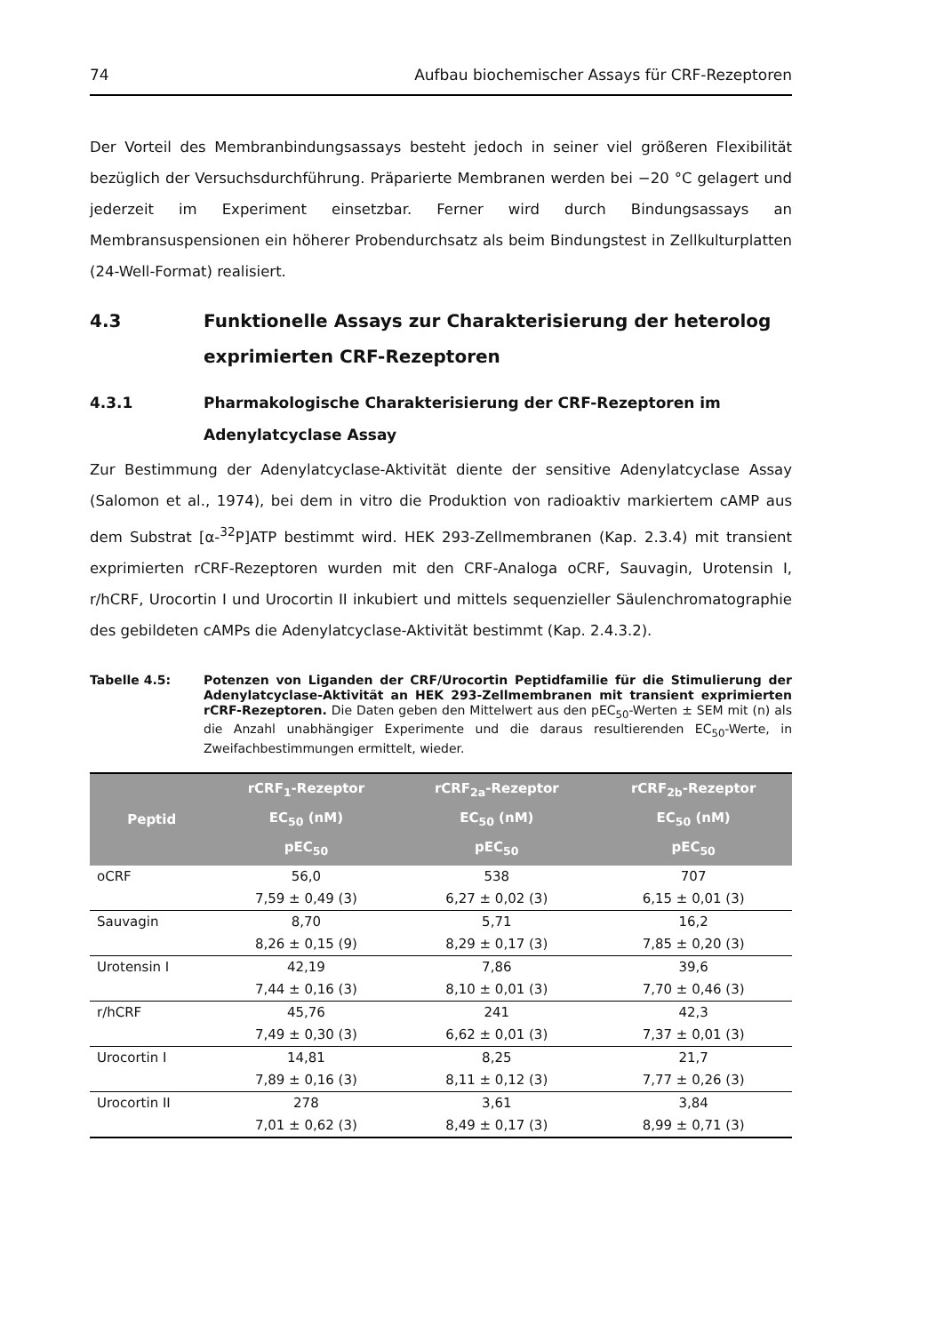74 Aufbau biochemischer Assays für CRF-Rezeptoren
Der Vorteil des Membranbindungsassays besteht jedoch in seiner viel größeren Flexibilität bezüglich der Versuchsdurchführung. Präparierte Membranen werden bei −20 °C gelagert und jederzeit im Experiment einsetzbar. Ferner wird durch Bindungsassays an Membransuspensionen ein höherer Probendurchsatz als beim Bindungstest in Zellkulturplatten (24-Well-Format) realisiert.
4.3 Funktionelle Assays zur Charakterisierung der heterolog exprimierten CRF-Rezeptoren
4.3.1 Pharmakologische Charakterisierung der CRF-Rezeptoren im Adenylatcyclase Assay
Zur Bestimmung der Adenylatcyclase-Aktivität diente der sensitive Adenylatcyclase Assay (Salomon et al., 1974), bei dem in vitro die Produktion von radioaktiv markiertem cAMP aus dem Substrat [α-<sup>32</sup>P]ATP bestimmt wird. HEK 293-Zellmembranen (Kap. 2.3.4) mit transient exprimierten rCRF-Rezeptoren wurden mit den CRF-Analoga oCRF, Sauvagin, Urotensin I, r/hCRF, Urocortin I und Urocortin II inkubiert und mittels sequenzieller Säulenchromatographie des gebildeten cAMPs die Adenylatcyclase-Aktivität bestimmt (Kap. 2.4.3.2).
Tabelle 4.5: Potenzen von Liganden der CRF/Urocortin Peptidfamilie für die Stimulierung der Adenylatcyclase-Aktivität an HEK 293-Zellmembranen mit transient exprimierten rCRF-Rezeptoren. Die Daten geben den Mittelwert aus den pEC<sub>50</sub>-Werten ± SEM mit (n) als die Anzahl unabhängiger Experimente und die daraus resultierenden EC<sub>50</sub>-Werte, in Zweifachbestimmungen ermittelt, wieder.
| Peptid | rCRF<sub>1</sub>-Rezeptor EC<sub>50</sub> (nM) pEC<sub>50</sub> | rCRF<sub>2a</sub>-Rezeptor EC<sub>50</sub> (nM) pEC<sub>50</sub> | rCRF<sub>2b</sub>-Rezeptor EC<sub>50</sub> (nM) pEC<sub>50</sub> |
| --- | --- | --- | --- |
| oCRF | 56,0 7,59 ± 0,49 (3) | 538 6,27 ± 0,02 (3) | 707 6,15 ± 0,01 (3) |
| Sauvagin | 8,70 8,26 ± 0,15 (9) | 5,71 8,29 ± 0,17 (3) | 16,2 7,85 ± 0,20 (3) |
| Urotensin I | 42,19 7,44 ± 0,16 (3) | 7,86 8,10 ± 0,01 (3) | 39,6 7,70 ± 0,46 (3) |
| r/hCRF | 45,76 7,49 ± 0,30 (3) | 241 6,62 ± 0,01 (3) | 42,3 7,37 ± 0,01 (3) |
| Urocortin I | 14,81 7,89 ± 0,16 (3) | 8,25 8,11 ± 0,12 (3) | 21,7 7,77 ± 0,26 (3) |
| Urocortin II | 278 7,01 ± 0,62 (3) | 3,61 8,49 ± 0,17 (3) | 3,84 8,99 ± 0,71 (3) |